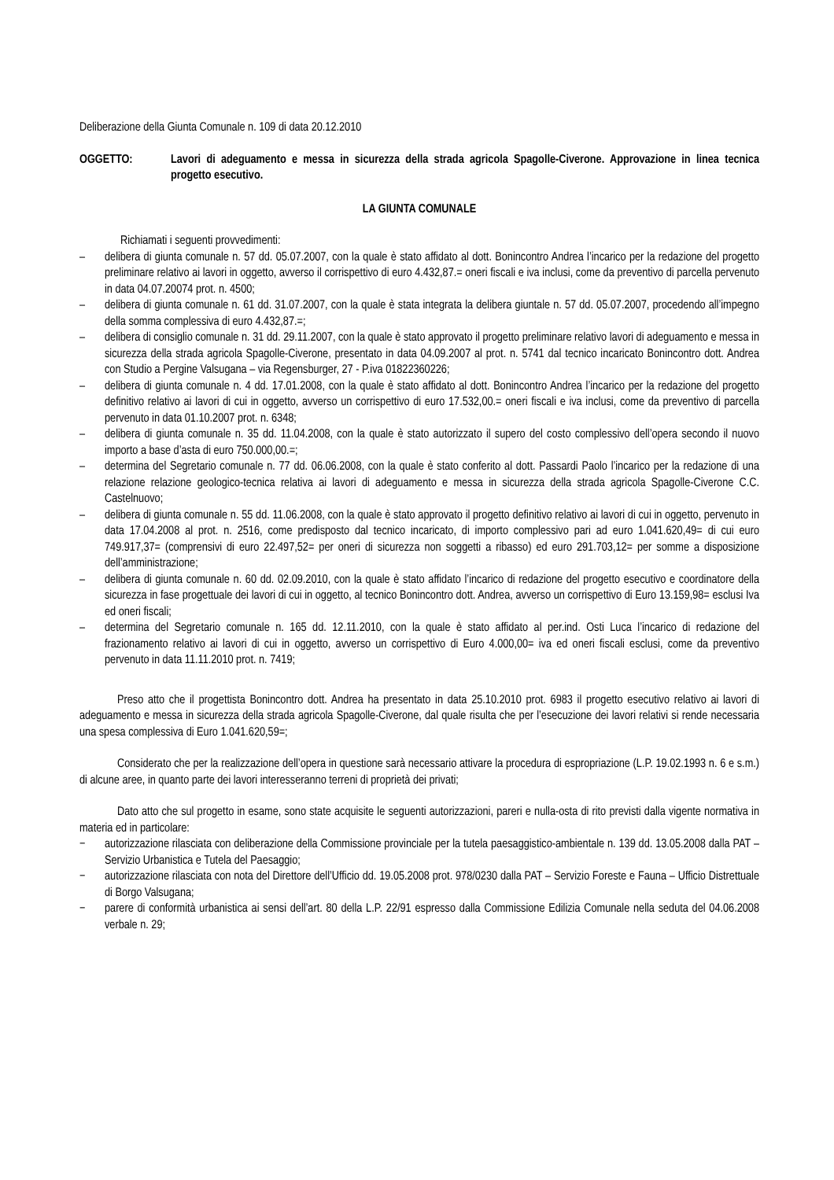Deliberazione della Giunta Comunale n. 109 di data 20.12.2010
OGGETTO: Lavori di adeguamento e messa in sicurezza della strada agricola Spagolle-Civerone. Approvazione in linea tecnica progetto esecutivo.
LA GIUNTA COMUNALE
Richiamati i seguenti provvedimenti:
– delibera di giunta comunale n. 57 dd. 05.07.2007, con la quale è stato affidato al dott. Bonincontro Andrea l’incarico per la redazione del progetto preliminare relativo ai lavori in oggetto, avverso il corrispettivo di euro 4.432,87.= oneri fiscali e iva inclusi, come da preventivo di parcella pervenuto in data 04.07.20074 prot. n. 4500;
– delibera di giunta comunale n. 61 dd. 31.07.2007, con la quale è stata integrata la delibera giuntale n. 57 dd. 05.07.2007, procedendo all’impegno della somma complessiva di euro 4.432,87.=;
– delibera di consiglio comunale n. 31 dd. 29.11.2007, con la quale è stato approvato il progetto preliminare relativo lavori di adeguamento e messa in sicurezza della strada agricola Spagolle-Civerone, presentato in data 04.09.2007 al prot. n. 5741 dal tecnico incaricato Bonincontro dott. Andrea con Studio a Pergine Valsugana – via Regensburger, 27 - P.iva 01822360226;
– delibera di giunta comunale n. 4 dd. 17.01.2008, con la quale è stato affidato al dott. Bonincontro Andrea l’incarico per la redazione del progetto definitivo relativo ai lavori di cui in oggetto, avverso un corrispettivo di euro 17.532,00.= oneri fiscali e iva inclusi, come da preventivo di parcella pervenuto in data 01.10.2007 prot. n. 6348;
– delibera di giunta comunale n. 35 dd. 11.04.2008, con la quale è stato autorizzato il supero del costo complessivo dell’opera secondo il nuovo importo a base d’asta di euro 750.000,00.=;
– determina del Segretario comunale n. 77 dd. 06.06.2008, con la quale è stato conferito al dott. Passardi Paolo l’incarico per la redazione di una relazione relazione geologico-tecnica relativa ai lavori di adeguamento e messa in sicurezza della strada agricola Spagolle-Civerone C.C. Castelnuovo;
– delibera di giunta comunale n. 55 dd. 11.06.2008, con la quale è stato approvato il progetto definitivo relativo ai lavori di cui in oggetto, pervenuto in data 17.04.2008 al prot. n. 2516, come predisposto dal tecnico incaricato, di importo complessivo pari ad euro 1.041.620,49= di cui euro 749.917,37= (comprensivi di euro 22.497,52= per oneri di sicurezza non soggetti a ribasso) ed euro 291.703,12= per somme a disposizione dell’amministrazione;
– delibera di giunta comunale n. 60 dd. 02.09.2010, con la quale è stato affidato l’incarico di redazione del progetto esecutivo e coordinatore della sicurezza in fase progettuale dei lavori di cui in oggetto, al tecnico Bonincontro dott. Andrea, avverso un corrispettivo di Euro 13.159,98= esclusi Iva ed oneri fiscali;
– determina del Segretario comunale n. 165 dd. 12.11.2010, con la quale è stato affidato al per.ind. Osti Luca l’incarico di redazione del frazionamento relativo ai lavori di cui in oggetto, avverso un corrispettivo di Euro 4.000,00= iva ed oneri fiscali esclusi, come da preventivo pervenuto in data 11.11.2010 prot. n. 7419;
Preso atto che il progettista Bonincontro dott. Andrea ha presentato in data 25.10.2010 prot. 6983 il progetto esecutivo relativo ai lavori di adeguamento e messa in sicurezza della strada agricola Spagolle-Civerone, dal quale risulta che per l’esecuzione dei lavori relativi si rende necessaria una spesa complessiva di Euro 1.041.620,59=;
Considerato che per la realizzazione dell’opera in questione sarà necessario attivare la procedura di espropriazione (L.P. 19.02.1993 n. 6 e s.m.) di alcune aree, in quanto parte dei lavori interesseranno terreni di proprietà dei privati;
Dato atto che sul progetto in esame, sono state acquisite le seguenti autorizzazioni, pareri e nulla-osta di rito previsti dalla vigente normativa in materia ed in particolare:
− autorizzazione rilasciata con deliberazione della Commissione provinciale per la tutela paesaggistico-ambientale n. 139 dd. 13.05.2008 dalla PAT – Servizio Urbanistica e Tutela del Paesaggio;
− autorizzazione rilasciata con nota del Direttore dell’Ufficio dd. 19.05.2008 prot. 978/0230 dalla PAT – Servizio Foreste e Fauna – Ufficio Distrettuale di Borgo Valsugana;
− parere di conformità urbanistica ai sensi dell’art. 80 della L.P. 22/91 espresso dalla Commissione Edilizia Comunale nella seduta del 04.06.2008 verbale n. 29;